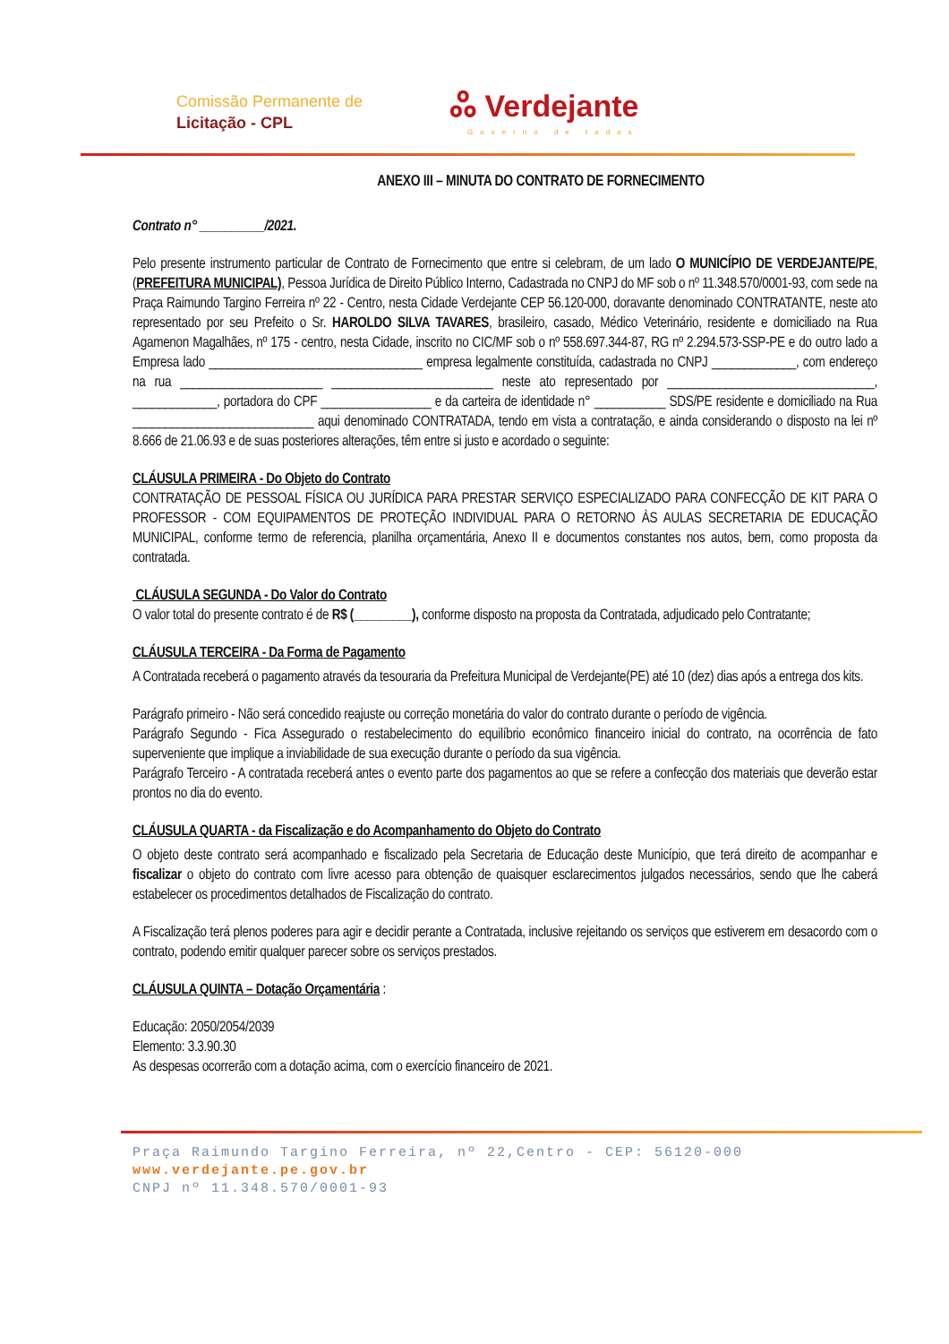Comissão Permanente de
Licitação - CPL
ஃ Verdejante
Governo de todos
ANEXO III – MINUTA DO CONTRATO DE FORNECIMENTO
Contrato n° __________/2021.
Pelo presente instrumento particular de Contrato de Fornecimento que entre si celebram, de um lado O MUNICÍPIO DE VERDEJANTE/PE, (PREFEITURA MUNICIPAL), Pessoa Jurídica de Direito Público Interno, Cadastrada no CNPJ do MF sob o nº 11.348.570/0001-93, com sede na Praça Raimundo Targino Ferreira nº 22 - Centro, nesta Cidade Verdejante CEP 56.120-000, doravante denominado CONTRATANTE, neste ato representado por seu Prefeito o Sr. HAROLDO SILVA TAVARES, brasileiro, casado, Médico Veterinário, residente e domiciliado na Rua Agamenon Magalhães, nº 175 - centro, nesta Cidade, inscrito no CIC/MF sob o nº 558.697.344-87, RG nº 2.294.573-SSP-PE e do outro lado a Empresa lado _________________________________ empresa legalmente constituída, cadastrada no CNPJ _____________, com endereço na rua ______________________ _________________________ neste ato representado por ________________________________, _____________, portadora do CPF _________________ e da carteira de identidade n° ___________ SDS/PE residente e domiciliado na Rua ____________________________ aqui denominado CONTRATADA, tendo em vista a contratação, e ainda considerando o disposto na lei nº 8.666 de 21.06.93 e de suas posteriores alterações, têm entre si justo e acordado o seguinte:
CLÁUSULA PRIMEIRA - Do Objeto do Contrato
CONTRATAÇÃO DE PESSOAL FÍSICA OU JURÍDICA PARA PRESTAR SERVIÇO ESPECIALIZADO PARA CONFECÇÃO DE KIT PARA O PROFESSOR - COM EQUIPAMENTOS DE PROTEÇÃO INDIVIDUAL PARA O RETORNO ÀS AULAS SECRETARIA DE EDUCAÇÃO MUNICIPAL, conforme termo de referencia, planilha orçamentária, Anexo II e documentos constantes nos autos, bem, como proposta da contratada.
CLÁUSULA SEGUNDA - Do Valor do Contrato
O valor total do presente contrato é de R$ (_________), conforme disposto na proposta da Contratada, adjudicado pelo Contratante;
CLÁUSULA TERCEIRA - Da Forma de Pagamento
A Contratada receberá o pagamento através da tesouraria da Prefeitura Municipal de Verdejante(PE) até 10 (dez) dias após a entrega dos kits.
Parágrafo primeiro - Não será concedido reajuste ou correção monetária do valor do contrato durante o período de vigência.
Parágrafo Segundo - Fica Assegurado o restabelecimento do equilíbrio econômico financeiro inicial do contrato, na ocorrência de fato superveniente que implique a inviabilidade de sua execução durante o período da sua vigência.
Parágrafo Terceiro - A contratada receberá antes o evento parte dos pagamentos ao que se refere a confecção dos materiais que deverão estar prontos no dia do evento.
CLÁUSULA QUARTA - da Fiscalização e do Acompanhamento do Objeto do Contrato
O objeto deste contrato será acompanhado e fiscalizado pela Secretaria de Educação deste Município, que terá direito de acompanhar e fiscalizar o objeto do contrato com livre acesso para obtenção de quaisquer esclarecimentos julgados necessários, sendo que lhe caberá estabelecer os procedimentos detalhados de Fiscalização do contrato.
A Fiscalização terá plenos poderes para agir e decidir perante a Contratada, inclusive rejeitando os serviços que estiverem em desacordo com o contrato, podendo emitir qualquer parecer sobre os serviços prestados.
CLÁUSULA QUINTA – Dotação Orçamentária :
Educação: 2050/2054/2039
Elemento: 3.3.90.30
As despesas ocorrerão com a dotação acima, com o exercício financeiro de 2021.
Praça Raimundo Targino Ferreira, nº 22,Centro - CEP: 56120-000
www.verdejante.pe.gov.br
CNPJ nº 11.348.570/0001-93